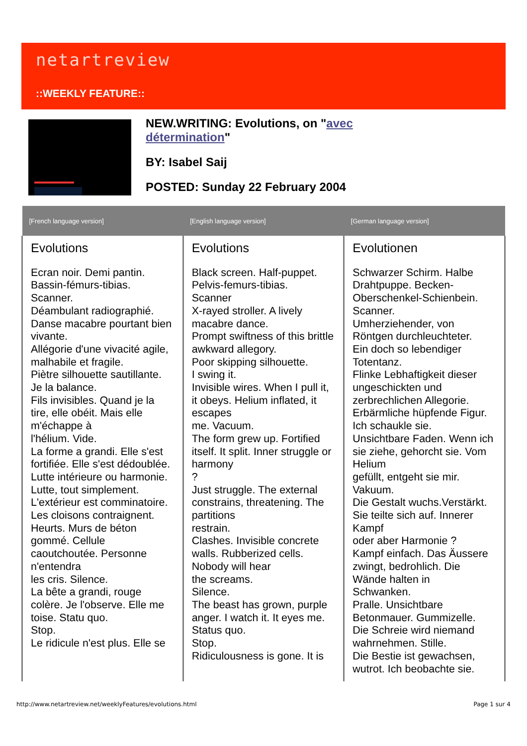netartreview
::WEEKLY FEATURE::
NEW.WRITING: Evolutions, on "avec
détermination"
BY: Isabel Saij
POSTED: Sunday 22 February 2004
| [French language version] | [English language version] | [German language version] |
| --- | --- | --- |
| Evolutions Ecran noir. Demi pantin. Bassin-fémurs-tibias. Scanner. Déambulant radiographié. Danse macabre pourtant bien vivante. Allégorie d'une vivacité agile, malhabile et fragile. Piètre silhouette sautillante. Je la balance. Fils invisibles. Quand je la tire, elle obéit. Mais elle m'échappe à l'hélium. Vide. La forme a grandi. Elle s'est fortifiée. Elle s'est dédoublée. Lutte intérieure ou harmonie. Lutte, tout simplement. L'extérieur est comminatoire. Les cloisons contraignent. Heurts. Murs de béton gommé. Cellule caoutchoutée. Personne n'entendra les cris. Silence. La bête a grandi, rouge colère. Je l'observe. Elle me toise. Statu quo. Stop. Le ridicule n'est plus. Elle se | Evolutions Black screen. Half-puppet. Pelvis-femurs-tibias. Scanner X-rayed stroller. A lively macabre dance. Prompt swiftness of this brittle awkward allegory. Poor skipping silhouette. I swing it. Invisible wires. When I pull it, it obeys. Helium inflated, it escapes me. Vacuum. The form grew up. Fortified itself. It split. Inner struggle or harmony ? Just struggle. The external constrains, threatening. The partitions restrain. Clashes. Invisible concrete walls. Rubberized cells. Nobody will hear the screams. Silence. The beast has grown, purple anger. I watch it. It eyes me. Status quo. Stop. Ridiculousness is gone. It is | Evolutionen Schwarzer Schirm. Halbe Drahtpuppe. Becken-Oberschenkel-Schienbein. Scanner. Umherziehender, von Röntgen durchleuchteter. Ein doch so lebendiger Totentanz. Flinke Lebhaftigkeit dieser ungeschickten und zerbrechlichen Allegorie. Erbärmliche hüpfende Figur. Ich schaukle sie. Unsichtbare Faden. Wenn ich sie ziehe, gehorcht sie. Vom Helium gefüllt, entgeht sie mir. Vakuum. Die Gestalt wuchs.Verstärkt. Sie teilte sich auf. Innerer Kampf oder aber Harmonie ? Kampf einfach. Das Äussere zwingt, bedrohlich. Die Wände halten in Schwanken. Pralle. Unsichtbare Betonmauer. Gummizelle. Die Schreie wird niemand wahrnehmen. Stille. Die Bestie ist gewachsen, wutrot. Ich beobachte sie. |
http://www.netartreview.net/weeklyFeatures/evolutions.html
Page 1 sur 4